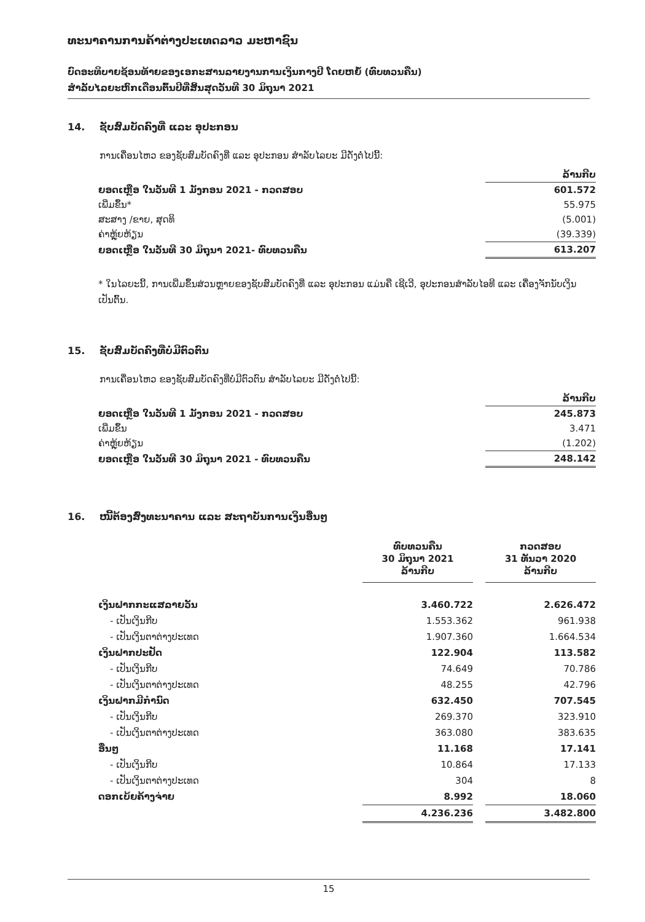ທະນາຄານການຄ້າຕ່າງປະເທດລາວ ມະຫາຊົນ
ບົດອະທິບາຍຊ້ອນທ້າຍຂອງເອກະສານລາຍງານການເງິນກາງປີ ໂດຍຫຍໍ້ (ທົບທວນຄືນ)
ສຳລັບໄລຍະຫົກເດືອນຕົ້ນປີທີ່ສິ້ນສຸດວັນທີ 30 ມິຖຸນາ 2021
14. ຊັບສົມບັດຄົງທີ່ ແລະ ອຸປະກອນ
ການເຄື່ອນໄຫວ ຂອງຊັບສົມບັດຄົງທີ່ ແລະ ອຸປະກອນ ສຳລັບໄລຍະ ມີດັ່ງຕໍ່ໄປນີ້:
| | ລ້ານກີບ |
| ຍອດເຫຼືອ ໃນວັນທີ 1 ມັງກອນ 2021 - ກວດສອບ | 601.572 |
| ເພີ່ມຂຶ້ນ* | 55.975 |
| ສະສາງ /ຂາຍ, ສຸດທິ | (5.001) |
| ຄ່າຫຼຸ້ຍຫ້ຽນ | (39.339) |
| ຍອດເຫຼືອ ໃນວັນທີ 30 ມິຖຸນາ 2021- ທົບທວນຄືນ | 613.207 |
* ໃນໄລຍະນີ້, ການເພີ່ມຂຶ້ນສ່ວນຫຼາຍຂອງຊັບສົມບັດຄົງທີ່ ແລະ ອຸປະກອນ ແມ່ນຄື ເຊີເວີ, ອຸປະກອນສຳລັບໄອທີ ແລະ ເຄື່ອງຈັກນັບເງິນ ເປັນຕົ້ນ.
15. ຊັບສົມບັດຄົງທີ່ບໍ່ມີຕົວຕົນ
ການເຄື່ອນໄຫວ ຂອງຊັບສົມບັດຄົງທີ່ບໍ່ມີຕົວຕົນ ສຳລັບໄລຍະ ມີດັ່ງຕໍ່ໄປນີ້:
| | ລ້ານກີບ |
| ຍອດເຫຼືອ ໃນວັນທີ 1 ມັງກອນ 2021 - ກວດສອບ | 245.873 |
| ເພີ່ມຂຶ້ນ | 3.471 |
| ຄ່າຫຼຸ້ຍຫ້ຽນ | (1.202) |
| ຍອດເຫຼືອ ໃນວັນທີ 30 ມິຖຸນາ 2021 - ທົບທວນຄືນ | 248.142 |
16. ໜີ້ຕ້ອງສົ່ງທະນາຄານ ແລະ ສະຖາບັນການເງິນອື່ນໆ
| | ທົບທວນຄືນ 30 ມິຖຸນາ 2021 ລ້ານກີບ | | ກວດສອບ 31 ທັນວາ 2020 ລ້ານກີບ |
| ເງິນຝາກກະແສລາຍວັນ | 3.460.722 | | 2.626.472 |
| - ເປັນເງິນກີບ | 1.553.362 | | 961.938 |
| - ເປັນເງິນຕາຕ່າງປະເທດ | 1.907.360 | | 1.664.534 |
| ເງິນຝາກປະຢັດ | 122.904 | | 113.582 |
| - ເປັນເງິນກີບ | 74.649 | | 70.786 |
| - ເປັນເງິນຕາຕ່າງປະເທດ | 48.255 | | 42.796 |
| ເງິນຝາກມີກຳນົດ | 632.450 | | 707.545 |
| - ເປັນເງິນກີບ | 269.370 | | 323.910 |
| - ເປັນເງິນຕາຕ່າງປະເທດ | 363.080 | | 383.635 |
| ອື່ນໆ | 11.168 | | 17.141 |
| - ເປັນເງິນກີບ | 10.864 | | 17.133 |
| - ເປັນເງິນຕາຕ່າງປະເທດ | 304 | | 8 |
| ດອກເບ້ຍຄ້າງຈ່າຍ | 8.992 | | 18.060 |
| | 4.236.236 | | 3.482.800 |
15